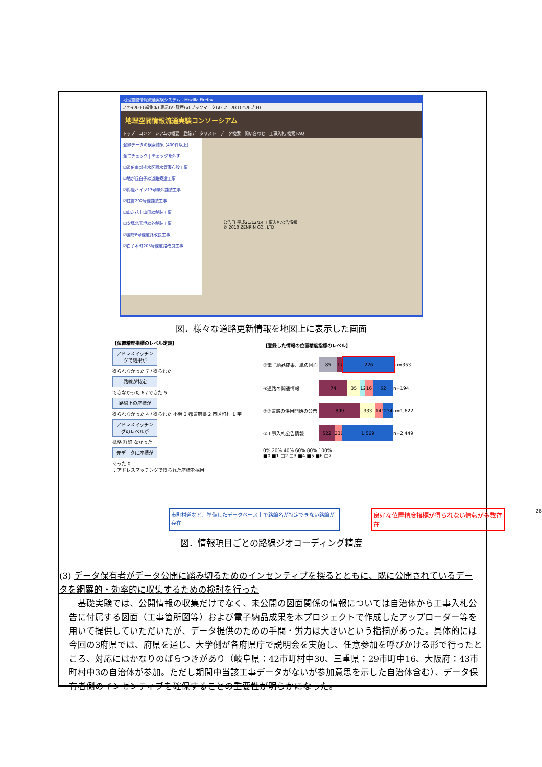地理空間情報流通実験システム - Mozilla Firefox
ファイル(F) 編集(E) 表示(V) 履歴(S) ブックマーク(B) ツール(T) ヘルプ(H)
地理空間情報流通実験コンソーシアム
トップ　コンソーシアムの概要　登録データリスト　データ検索　問い合わせ　工事入札 検索 FAQ
登録データの検索結果 (400件以上)
全てチェック | チェックを外す
☑道伯南部排水区雨水管渠布設工事
☑地が丘白子線道路築造工事
☑鈴鹿ハイツ17号線外舗装工事
☑住吉202号線舗装工事
☑山之花上山田線舗装工事
☑安塚北玉垣線外舗装工事
☑国府8号線道路改良工事
☑白子本町205号線道路改良工事
公告日 平成21/12/14 工事入札公告情報
© 2010 ZENRIN CO., LTD
図．様々な道路更新情報を地図上に表示した画面
【位置精度指標のレベル定義】
アドレスマッチングで結果が
得られなかった 7 / 得られた
路線が特定
できなかった 6 / できた 5
路線上の座標が
得られなかった 4 / 得られた 不明 3 都道府県 2 市区町村 1 字
アドレスマッチングのレベルが
概略 詳細 なかった
元データに座標が
あった 0
：アドレスマッチングで得られた座標を採用
【登録した情報の位置精度指標のレベル】
⑤電子納品成果、紙の図面
85
17
226
n=353
④道路の開通情報
74 35
12
16 52
n=194
②③道路の供用開始の公示
899 333
149
234
n=1,622
①工事入札公告情報
522
236
1,569
n=2,449
0% 20% 40% 60% 80% 100%
■0 ■1 □2 □3 ■4 ■5 ■6 □7
市町村道など、準備したデータベース上で路線名が特定できない路線が存在 良好な位置精度指標が得られない情報が多数存在 26
図．情報項目ごとの路線ジオコーディング精度
(3) データ保有者がデータ公開に踏み切るためのインセンティブを探るとともに、既に公開されているデータを網羅的・効率的に収集するための検討を行った
　基礎実験では、公開情報の収集だけでなく、未公開の図面関係の情報については自治体から工事入札公告に付属する図面（工事箇所図等）および電子納品成果を本プロジェクトで作成したアップローダー等を用いて提供していただいたが、データ提供のための手間・労力は大きいという指摘があった。具体的には今回の3府県では、府県を通じ、大学側が各府県庁で説明会を実施し、任意参加を呼びかける形で行ったところ、対応にはかなりのばらつきがあり（岐阜県：42市町村中30、三重県：29市町中16、大阪府：43市町村中3の自治体が参加。ただし期間中当該工事データがないが参加意思を示した自治体含む）、データ保有者側のインセンティブを確保することの重要性が明らかになった。